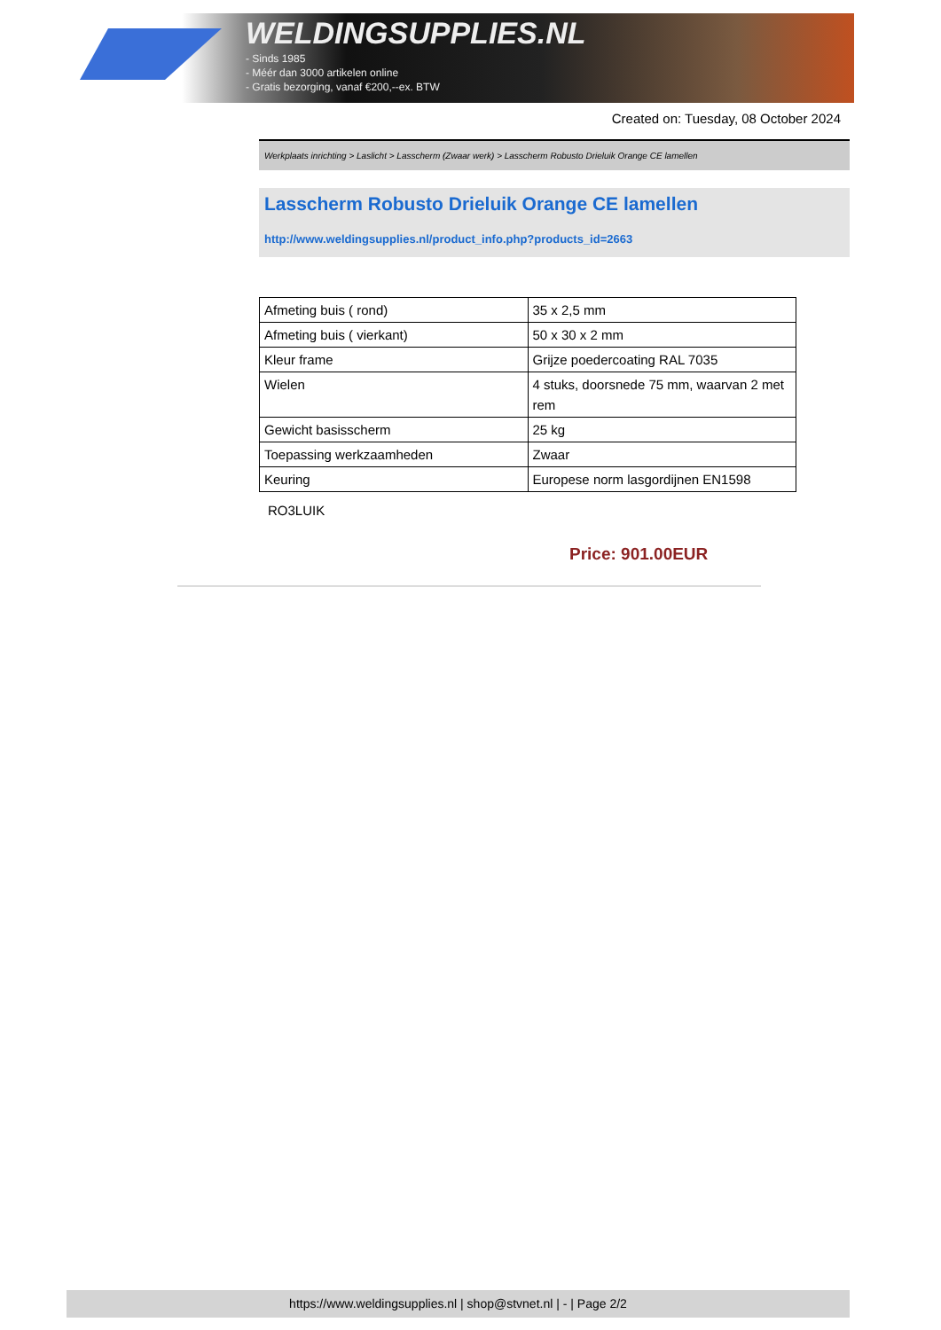WELDINGSUPPLIES.NL
- Sinds 1985
- Méér dan 3000 artikelen online
- Gratis bezorging, vanaf €200,--ex. BTW
Created on: Tuesday, 08 October 2024
Werkplaats inrichting > Laslicht > Lasscherm (Zwaar werk) > Lasscherm Robusto Drieluik Orange CE lamellen
Lasscherm Robusto Drieluik Orange CE lamellen
http://www.weldingsupplies.nl/product_info.php?products_id=2663
| Afmeting buis ( rond) | 35 x 2,5 mm |
| Afmeting buis ( vierkant) | 50 x 30 x 2 mm |
| Kleur frame | Grijze poedercoating RAL 7035 |
| Wielen | 4 stuks, doorsnede 75 mm, waarvan 2 met rem |
| Gewicht basisscherm | 25 kg |
| Toepassing werkzaamheden | Zwaar |
| Keuring | Europese norm lasgordijnen EN1598 |
RO3LUIK
Price: 901.00EUR
https://www.weldingsupplies.nl | shop@stvnet.nl | - | Page 2/2